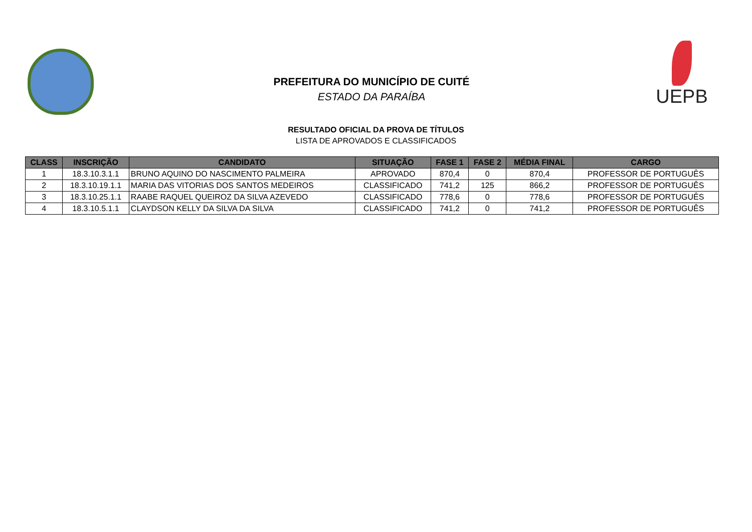PREFEITURA DO MUNICÍPIO DE CUITÉ
ESTADO DA PARAÍBA
UEPB
RESULTADO OFICIAL DA PROVA DE TÍTULOS
LISTA DE APROVADOS E CLASSIFICADOS
| CLASS | INSCRIÇÃO | CANDIDATO | SITUAÇÃO | FASE 1 | FASE 2 | MÉDIA FINAL | CARGO |
| --- | --- | --- | --- | --- | --- | --- | --- |
| 1 | 18.3.10.3.1.1 | BRUNO AQUINO DO NASCIMENTO PALMEIRA | APROVADO | 870,4 | 0 | 870,4 | PROFESSOR DE PORTUGUÊS |
| 2 | 18.3.10.19.1.1 | MARIA DAS VITORIAS DOS SANTOS MEDEIROS | CLASSIFICADO | 741,2 | 125 | 866,2 | PROFESSOR DE PORTUGUÊS |
| 3 | 18.3.10.25.1.1 | RAABE RAQUEL QUEIROZ DA SILVA AZEVEDO | CLASSIFICADO | 778,6 | 0 | 778,6 | PROFESSOR DE PORTUGUÊS |
| 4 | 18.3.10.5.1.1 | CLAYDSON KELLY DA SILVA DA SILVA | CLASSIFICADO | 741,2 | 0 | 741,2 | PROFESSOR DE PORTUGUÊS |